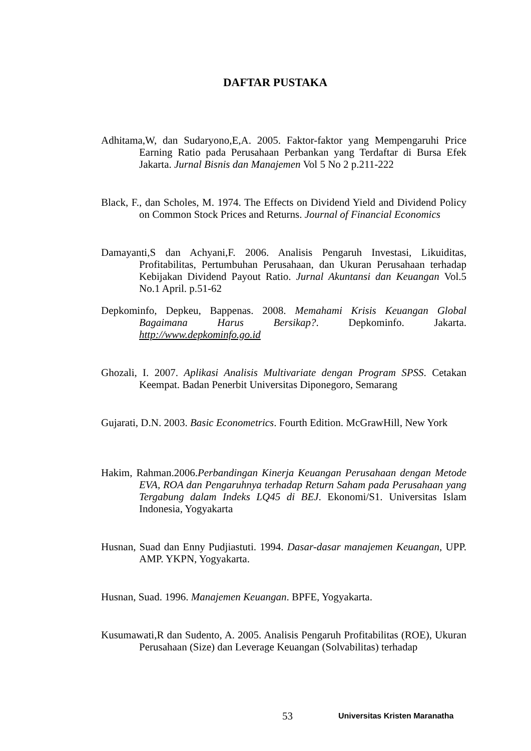DAFTAR PUSTAKA
Adhitama,W, dan Sudaryono,E,A. 2005. Faktor-faktor yang Mempengaruhi Price Earning Ratio pada Perusahaan Perbankan yang Terdaftar di Bursa Efek Jakarta. Jurnal Bisnis dan Manajemen Vol 5 No 2 p.211-222
Black, F., dan Scholes, M. 1974. The Effects on Dividend Yield and Dividend Policy on Common Stock Prices and Returns. Journal of Financial Economics
Damayanti,S dan Achyani,F. 2006. Analisis Pengaruh Investasi, Likuiditas, Profitabilitas, Pertumbuhan Perusahaan, dan Ukuran Perusahaan terhadap Kebijakan Dividend Payout Ratio. Jurnal Akuntansi dan Keuangan Vol.5 No.1 April. p.51-62
Depkominfo, Depkeu, Bappenas. 2008. Memahami Krisis Keuangan Global Bagaimana Harus Bersikap?. Depkominfo. Jakarta. http://www.depkominfo.go.id
Ghozali, I. 2007. Aplikasi Analisis Multivariate dengan Program SPSS. Cetakan Keempat. Badan Penerbit Universitas Diponegoro, Semarang
Gujarati, D.N. 2003. Basic Econometrics. Fourth Edition. McGrawHill, New York
Hakim, Rahman.2006.Perbandingan Kinerja Keuangan Perusahaan dengan Metode EVA, ROA dan Pengaruhnya terhadap Return Saham pada Perusahaan yang Tergabung dalam Indeks LQ45 di BEJ. Ekonomi/S1. Universitas Islam Indonesia, Yogyakarta
Husnan, Suad dan Enny Pudjiastuti. 1994. Dasar-dasar manajemen Keuangan, UPP. AMP. YKPN, Yogyakarta.
Husnan, Suad. 1996. Manajemen Keuangan. BPFE, Yogyakarta.
Kusumawati,R dan Sudento, A. 2005. Analisis Pengaruh Profitabilitas (ROE), Ukuran Perusahaan (Size) dan Leverage Keuangan (Solvabilitas) terhadap
53 Universitas Kristen Maranatha